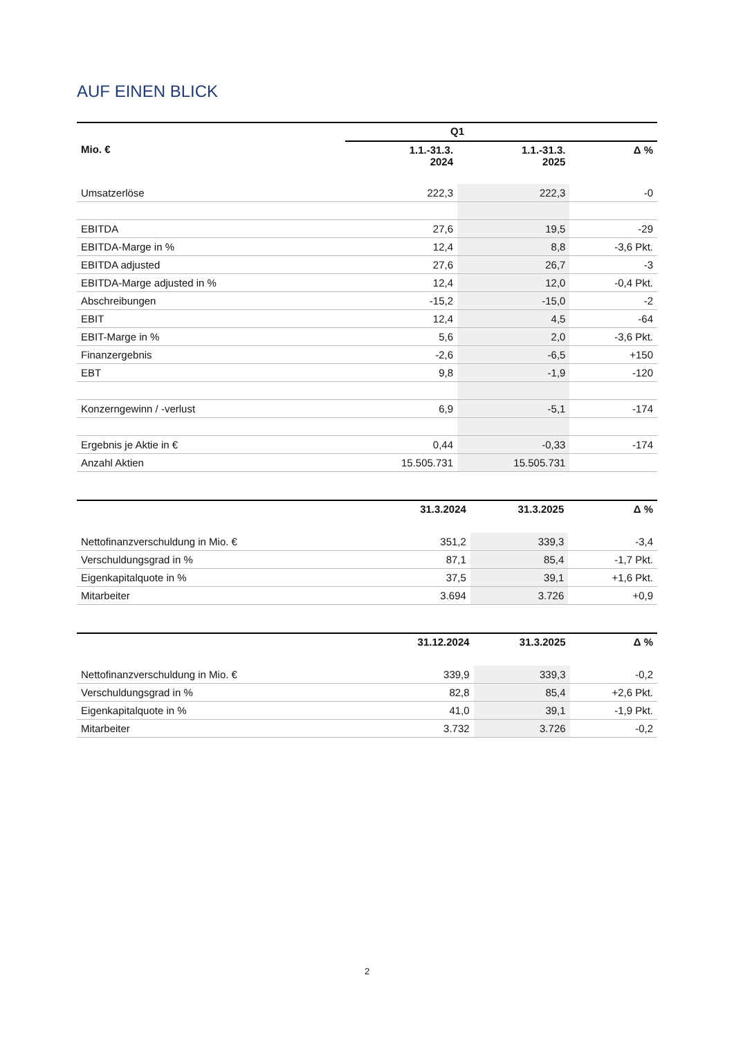AUF EINEN BLICK
| | Q1 | | |
| --- | --- | --- | --- |
| Mio. € | 1.1.-31.3. 2024 | 1.1.-31.3. 2025 | Δ % |
| Umsatzerlöse | 222,3 | 222,3 | -0 |
| EBITDA | 27,6 | 19,5 | -29 |
| EBITDA-Marge in % | 12,4 | 8,8 | -3,6 Pkt. |
| EBITDA adjusted | 27,6 | 26,7 | -3 |
| EBITDA-Marge adjusted in % | 12,4 | 12,0 | -0,4 Pkt. |
| Abschreibungen | -15,2 | -15,0 | -2 |
| EBIT | 12,4 | 4,5 | -64 |
| EBIT-Marge in % | 5,6 | 2,0 | -3,6 Pkt. |
| Finanzergebnis | -2,6 | -6,5 | +150 |
| EBT | 9,8 | -1,9 | -120 |
| Konzerngewinn / -verlust | 6,9 | -5,1 | -174 |
| Ergebnis je Aktie in € | 0,44 | -0,33 | -174 |
| Anzahl Aktien | 15.505.731 | 15.505.731 | |
| | 31.3.2024 | 31.3.2025 | Δ % |
| --- | --- | --- | --- |
| Nettofinanzverschuldung in Mio. € | 351,2 | 339,3 | -3,4 |
| Verschuldungsgrad in % | 87,1 | 85,4 | -1,7 Pkt. |
| Eigenkapitalquote in % | 37,5 | 39,1 | +1,6 Pkt. |
| Mitarbeiter | 3.694 | 3.726 | +0,9 |
| | 31.12.2024 | 31.3.2025 | Δ % |
| --- | --- | --- | --- |
| Nettofinanzverschuldung in Mio. € | 339,9 | 339,3 | -0,2 |
| Verschuldungsgrad in % | 82,8 | 85,4 | +2,6 Pkt. |
| Eigenkapitalquote in % | 41,0 | 39,1 | -1,9 Pkt. |
| Mitarbeiter | 3.732 | 3.726 | -0,2 |
2